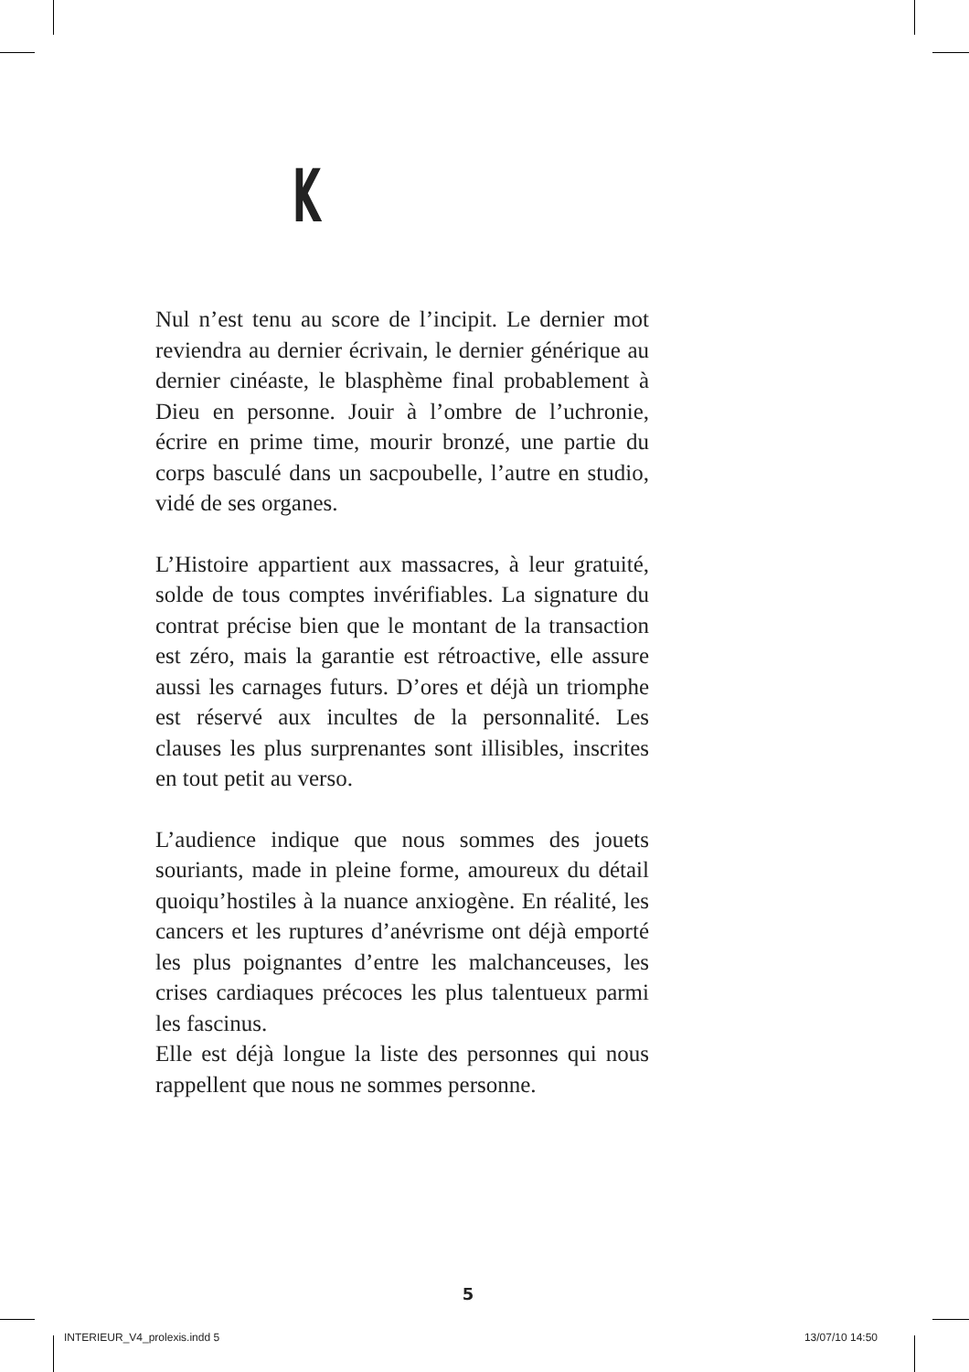K
Nul n’est tenu au score de l’incipit. Le dernier mot reviendra au dernier écrivain, le dernier générique au dernier cinéaste, le blasphème final probablement à Dieu en personne. Jouir à l’ombre de l’uchronie, écrire en prime time, mourir bronzé, une partie du corps basculé dans un sacpoubelle, l’autre en studio, vidé de ses organes.
L’Histoire appartient aux massacres, à leur gratuité, solde de tous comptes invérifiables. La signature du contrat précise bien que le montant de la transaction est zéro, mais la garantie est rétroactive, elle assure aussi les carnages futurs. D’ores et déjà un triomphe est réservé aux incultes de la personnalité. Les clauses les plus surprenantes sont illisibles, inscrites en tout petit au verso.
L’audience indique que nous sommes des jouets souriants, made in pleine forme, amoureux du détail quoiqu’hostiles à la nuance anxiogène. En réalité, les cancers et les ruptures d’anévrisme ont déjà emporté les plus poignantes d’entre les malchanceuses, les crises cardiaques précoces les plus talentueux parmi les fascinus.
Elle est déjà longue la liste des personnes qui nous rappellent que nous ne sommes personne.
5
INTERIEUR_V4_prolexis.indd 5 13/07/10 14:50